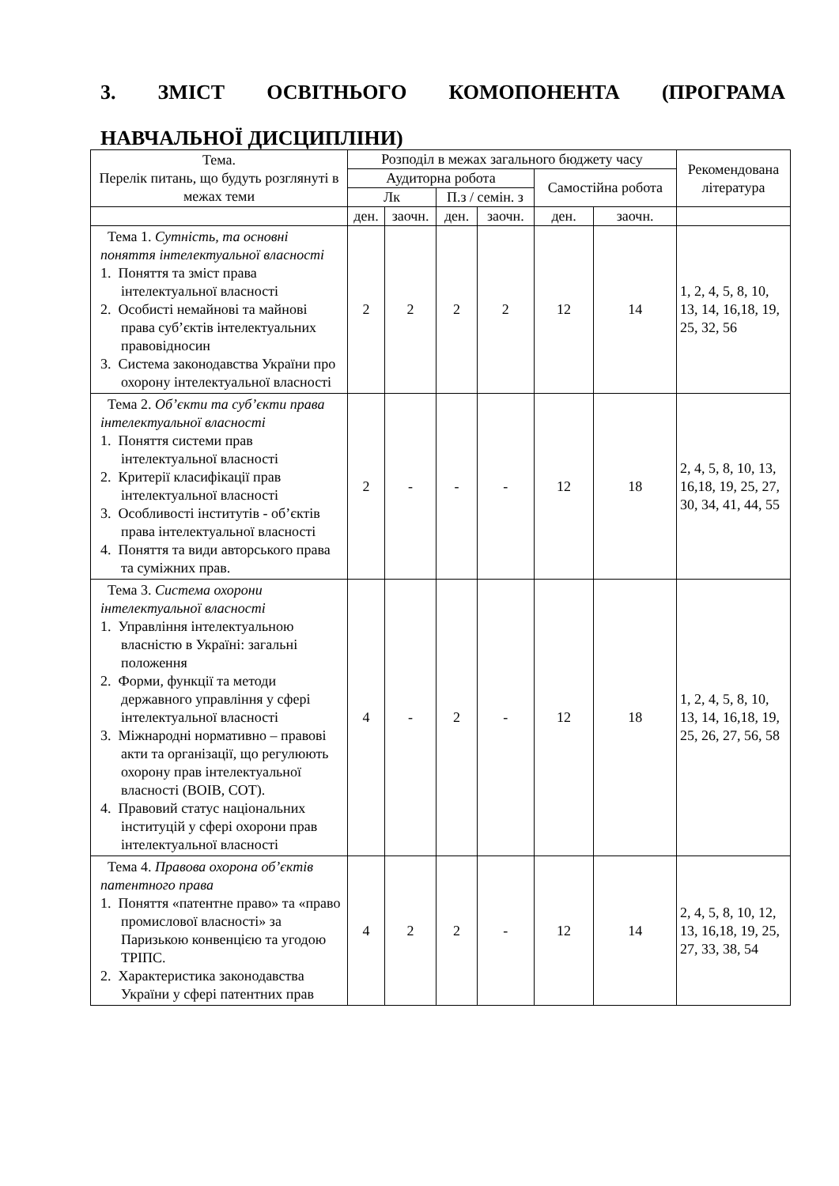3. ЗМІСТ ОСВІТНЬОГО КОМОПОНЕНТА (ПРОГРАМА НАВЧАЛЬНОЇ ДИСЦИПЛІНИ)
| Тема. Перелік питань, що будуть розглянуті в межах теми | Розподіл в межах загального бюджету часу | | | | | | Рекомендована література |
| --- | --- | --- | --- | --- | --- | --- | --- |
| | Аудиторна робота | | | | Самостійна робота | | |
| | Лк | | П.з / семін. з | | | | |
| | ден. | заочн. | ден. | заочн. | ден. | заочн. | |
| Тема 1. Сутність, та основні поняття інтелектуальної власності 1. Поняття та зміст права інтелектуальної власності 2. Особисті немайнові та майнові права суб’єктів інтелектуальних правовідносин 3. Система законодавства України про охорону інтелектуальної власності | 2 | 2 | 2 | 2 | 12 | 14 | 1, 2, 4, 5, 8, 10, 13, 14, 16,18, 19, 25, 32, 56 |
| Тема 2. Об’єкти та суб’єкти права інтелектуальної власності 1. Поняття системи прав інтелектуальної власності 2. Критерії класифікації прав інтелектуальної власності 3. Особливості інститутів - об’єктів права інтелектуальної власності 4. Поняття та види авторського права та суміжних прав. | 2 | - | - | - | 12 | 18 | 2, 4, 5, 8, 10, 13, 16,18, 19, 25, 27, 30, 34, 41, 44, 55 |
| Тема 3. Система охорони інтелектуальної власності 1. Управління інтелектуальною власністю в Україні: загальні положення 2. Форми, функції та методи державного управління у сфері інтелектуальної власності 3. Міжнародні нормативно – правові акти та організації, що регулюють охорону прав інтелектуальної власності (ВОІВ, СОТ). 4. Правовий статус національних інституцій у сфері охорони прав інтелектуальної власності | 4 | - | 2 | - | 12 | 18 | 1, 2, 4, 5, 8, 10, 13, 14, 16,18, 19, 25, 26, 27, 56, 58 |
| Тема 4. Правова охорона об’єктів патентного права 1. Поняття «патентне право» та «право промислової власності» за Паризькою конвенцією та угодою ТРІПС. 2. Характеристика законодавства України у сфері патентних прав | 4 | 2 | 2 | - | 12 | 14 | 2, 4, 5, 8, 10, 12, 13, 16,18, 19, 25, 27, 33, 38, 54 |